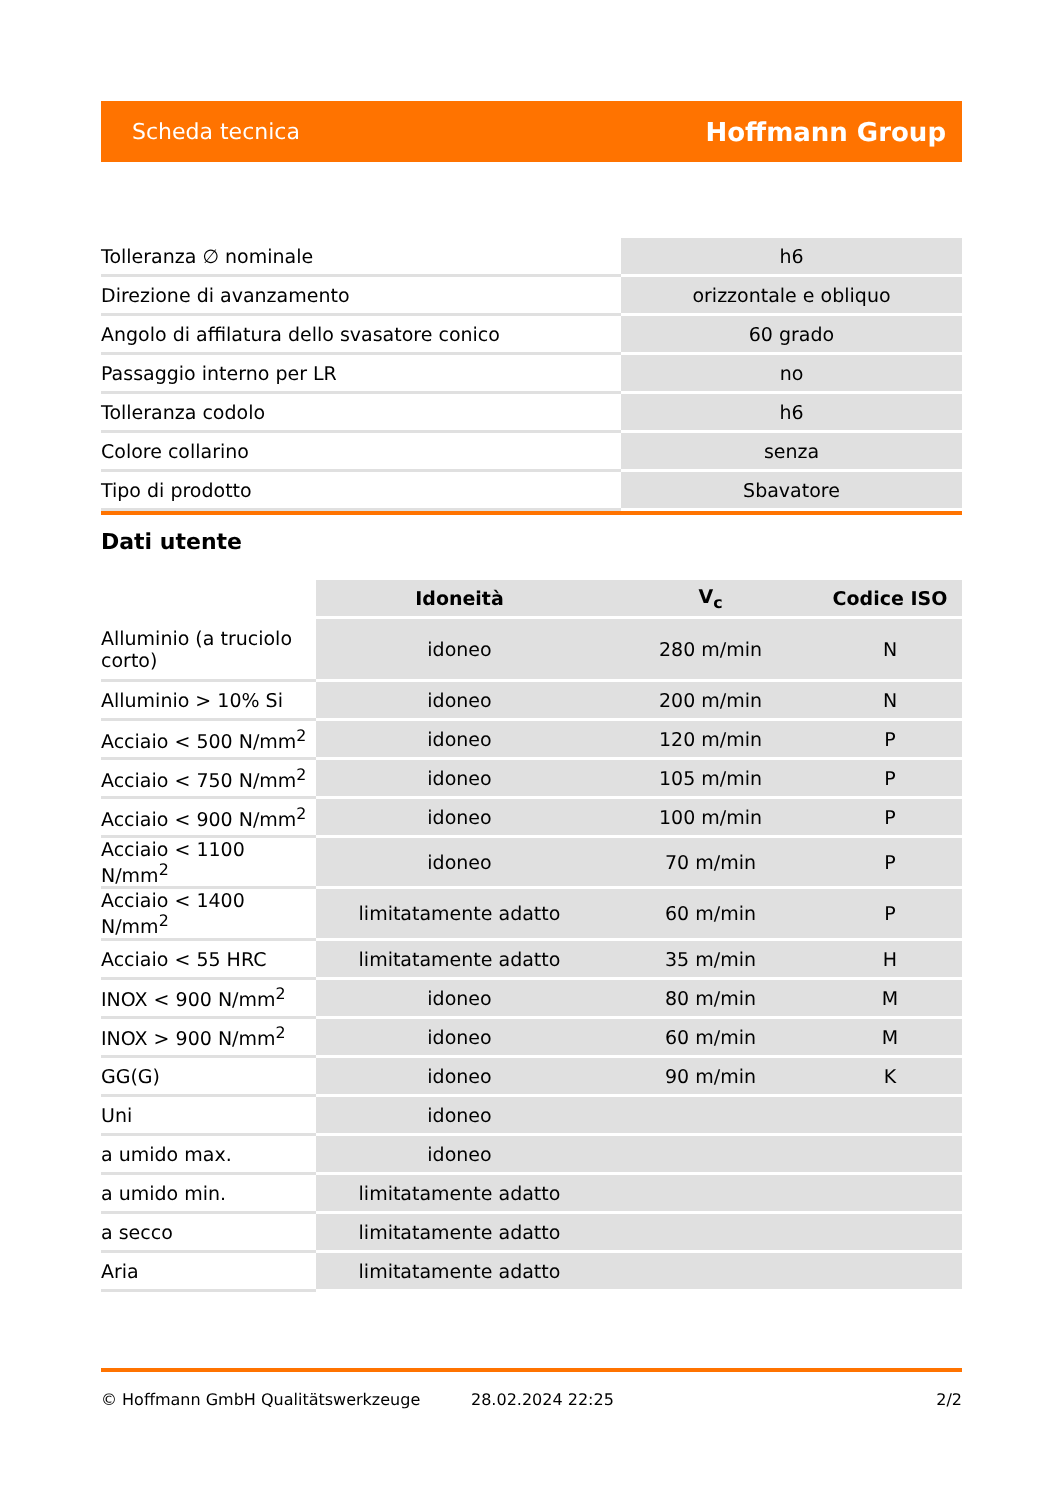Scheda tecnica Hoffmann Group
| Tolleranza ∅ nominale | h6 |
| Direzione di avanzamento | orizzontale e obliquo |
| Angolo di affilatura dello svasatore conico | 60 grado |
| Passaggio interno per LR | no |
| Tolleranza codolo | h6 |
| Colore collarino | senza |
| Tipo di prodotto | Sbavatore |
Dati utente
| | Idoneità | V<sub>c</sub> | Codice ISO |
| --- | --- | --- | --- |
| Alluminio (a truciolo corto) | idoneo | 280 m/min | N |
| Alluminio > 10% Si | idoneo | 200 m/min | N |
| Acciaio < 500 N/mm<sup>2</sup> | idoneo | 120 m/min | P |
| Acciaio < 750 N/mm<sup>2</sup> | idoneo | 105 m/min | P |
| Acciaio < 900 N/mm<sup>2</sup> | idoneo | 100 m/min | P |
| Acciaio < 1100 N/mm<sup>2</sup> | idoneo | 70 m/min | P |
| Acciaio < 1400 N/mm<sup>2</sup> | limitatamente adatto | 60 m/min | P |
| Acciaio < 55 HRC | limitatamente adatto | 35 m/min | H |
| INOX < 900 N/mm<sup>2</sup> | idoneo | 80 m/min | M |
| INOX > 900 N/mm<sup>2</sup> | idoneo | 60 m/min | M |
| GG(G) | idoneo | 90 m/min | K |
| Uni | idoneo | | |
| a umido max. | idoneo | | |
| a umido min. | limitatamente adatto | | |
| a secco | limitatamente adatto | | |
| Aria | limitatamente adatto | | |
© Hoffmann GmbH Qualitätswerkzeuge 28.02.2024 22:25 2/2